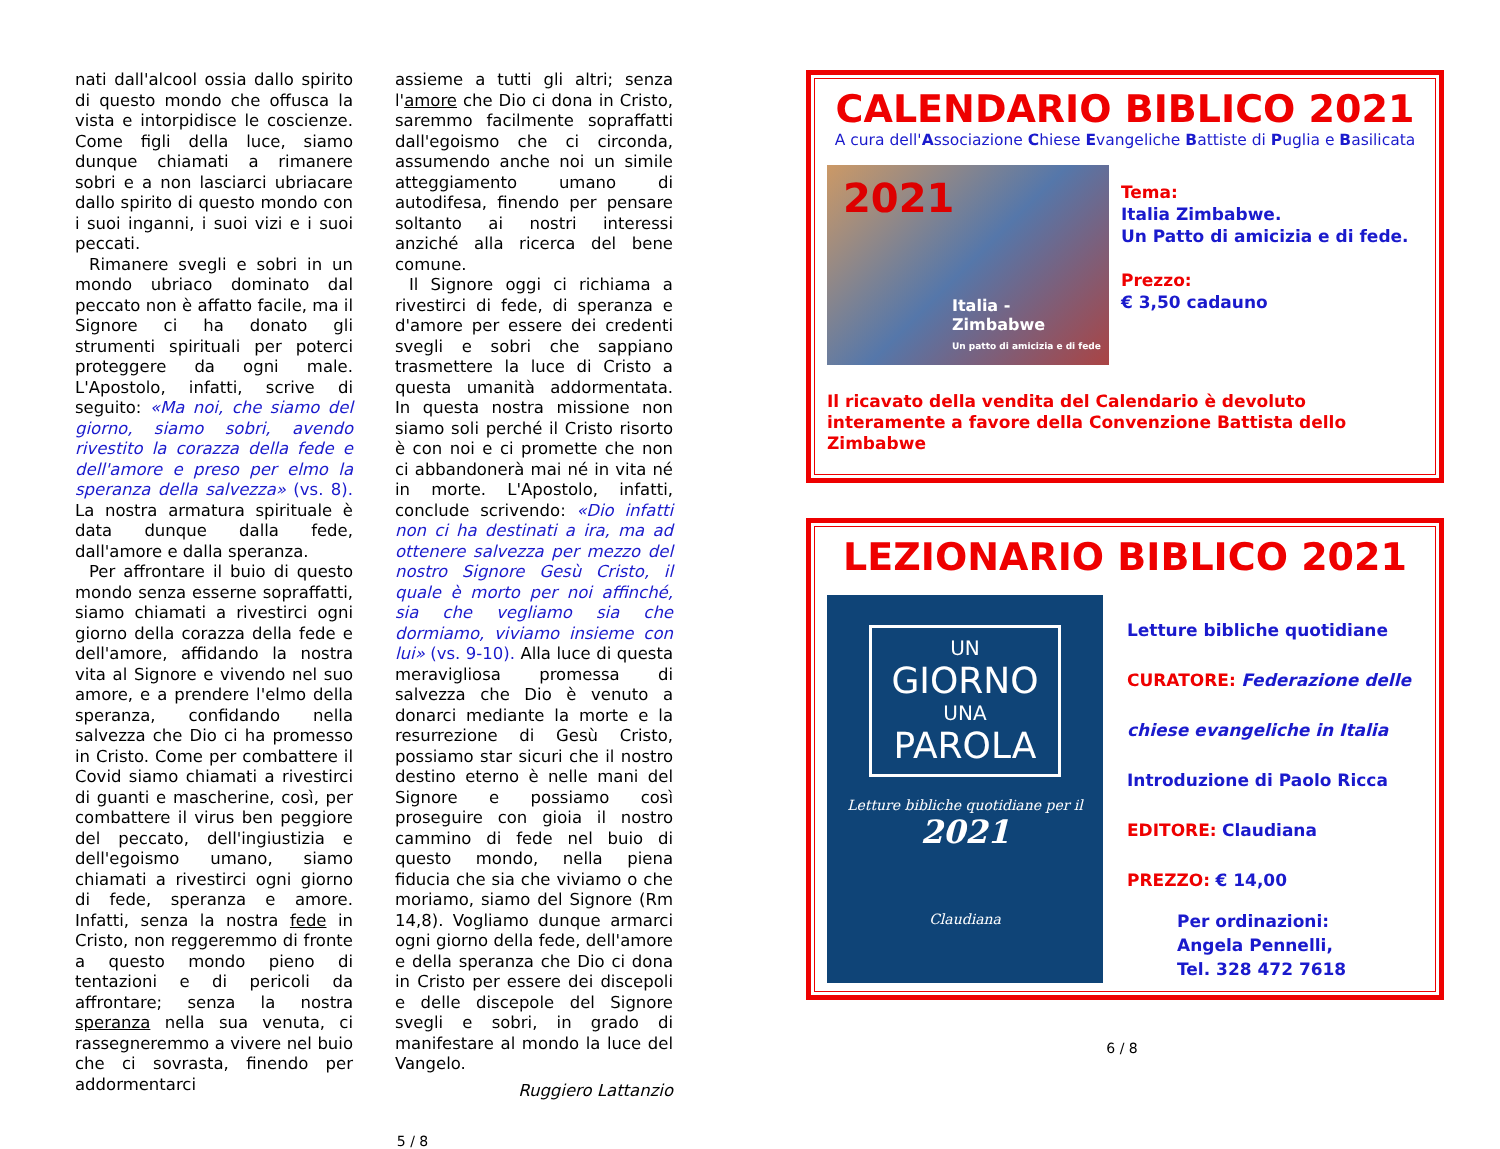nati dall'alcool ossia dallo spirito di questo mondo che offusca la vista e intorpidisce le coscienze. Come figli della luce, siamo dunque chiamati a rimanere sobri e a non lasciarci ubriacare dallo spirito di questo mondo con i suoi inganni, i suoi vizi e i suoi peccati.
Rimanere svegli e sobri in un mondo ubriaco dominato dal peccato non è affatto facile, ma il Signore ci ha donato gli strumenti spirituali per poterci proteggere da ogni male. L'Apostolo, infatti, scrive di seguito: «Ma noi, che siamo del giorno, siamo sobri, avendo rivestito la corazza della fede e dell'amore e preso per elmo la speranza della salvezza» (vs. 8). La nostra armatura spirituale è data dunque dalla fede, dall'amore e dalla speranza.
Per affrontare il buio di questo mondo senza esserne sopraffatti, siamo chiamati a rivestirci ogni giorno della corazza della fede e dell'amore, affidando la nostra vita al Signore e vivendo nel suo amore, e a prendere l'elmo della speranza, confidando nella salvezza che Dio ci ha promesso in Cristo. Come per combattere il Covid siamo chiamati a rivestirci di guanti e mascherine, così, per combattere il virus ben peggiore del peccato, dell'ingiustizia e dell'egoismo umano, siamo chiamati a rivestirci ogni giorno di fede, speranza e amore. Infatti, senza la nostra fede in Cristo, non reggeremmo di fronte a questo mondo pieno di tentazioni e di pericoli da affrontare; senza la nostra speranza nella sua venuta, ci rassegneremmo a vivere nel buio che ci sovrasta, finendo per addormentarci
assieme a tutti gli altri; senza l'amore che Dio ci dona in Cristo, saremmo facilmente sopraffatti dall'egoismo che ci circonda, assumendo anche noi un simile atteggiamento umano di autodifesa, finendo per pensare soltanto ai nostri interessi anziché alla ricerca del bene comune.
Il Signore oggi ci richiama a rivestirci di fede, di speranza e d'amore per essere dei credenti svegli e sobri che sappiano trasmettere la luce di Cristo a questa umanità addormentata. In questa nostra missione non siamo soli perché il Cristo risorto è con noi e ci promette che non ci abbandonerà mai né in vita né in morte. L'Apostolo, infatti, conclude scrivendo: «Dio infatti non ci ha destinati a ira, ma ad ottenere salvezza per mezzo del nostro Signore Gesù Cristo, il quale è morto per noi affinché, sia che vegliamo sia che dormiamo, viviamo insieme con lui» (vs. 9-10). Alla luce di questa meravigliosa promessa di salvezza che Dio è venuto a donarci mediante la morte e la resurrezione di Gesù Cristo, possiamo star sicuri che il nostro destino eterno è nelle mani del Signore e possiamo così proseguire con gioia il nostro cammino di fede nel buio di questo mondo, nella piena fiducia che sia che viviamo o che moriamo, siamo del Signore (Rm 14,8). Vogliamo dunque armarci ogni giorno della fede, dell'amore e della speranza che Dio ci dona in Cristo per essere dei discepoli e delle discepole del Signore svegli e sobri, in grado di manifestare al mondo la luce del Vangelo.
Ruggiero Lattanzio
5 / 8
CALENDARIO BIBLICO 2021
A cura dell'Associazione Chiese Evangeliche Battiste di Puglia e Basilicata
2021
Italia - Zimbabwe
Un patto di amicizia e di fede
Tema:
Italia Zimbabwe.
Un Patto di amicizia e di fede.
Prezzo:
€ 3,50 cadauno
Il ricavato della vendita del Calendario è devoluto interamente a favore della Convenzione Battista dello Zimbabwe
LEZIONARIO BIBLICO 2021
UN
GIORNO
UNA
PAROLA
Letture bibliche quotidiane per il
2021
Claudiana
Letture bibliche quotidiane
CURATORE: Federazione delle
chiese evangeliche in Italia
Introduzione di Paolo Ricca
EDITORE: Claudiana
PREZZO: € 14,00
Per ordinazioni:
Angela Pennelli,
Tel. 328 472 7618
6 / 8